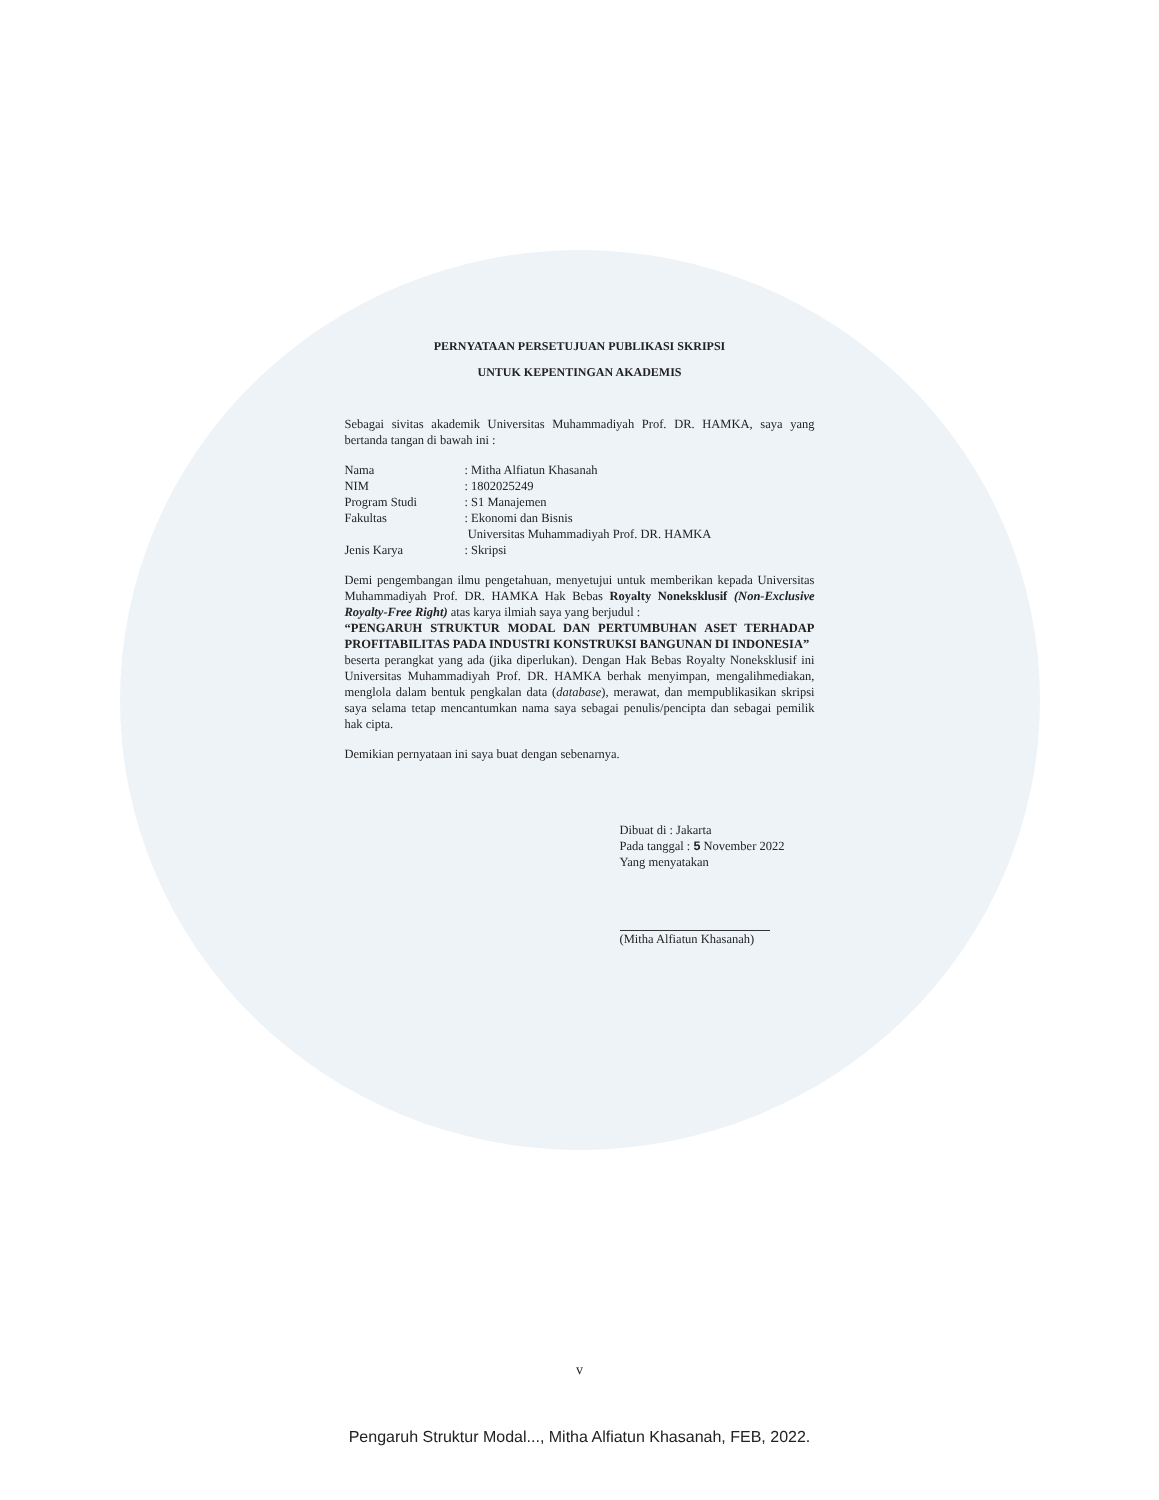PERNYATAAN PERSETUJUAN PUBLIKASI SKRIPSI
UNTUK KEPENTINGAN AKADEMIS
Sebagai sivitas akademik Universitas Muhammadiyah Prof. DR. HAMKA, saya yang bertanda tangan di bawah ini :
Nama: Mitha Alfiatun Khasanah
NIM: 1802025249
Program Studi: S1 Manajemen
Fakultas: Ekonomi dan Bisnis
Universitas Muhammadiyah Prof. DR. HAMKA
Jenis Karya: Skripsi
Demi pengembangan ilmu pengetahuan, menyetujui untuk memberikan kepada Universitas Muhammadiyah Prof. DR. HAMKA Hak Bebas Royalty Noneksklusif (Non-Exclusive Royalty-Free Right) atas karya ilmiah saya yang berjudul :
“PENGARUH STRUKTUR MODAL DAN PERTUMBUHAN ASET TERHADAP PROFITABILITAS PADA INDUSTRI KONSTRUKSI BANGUNAN DI INDONESIA”
beserta perangkat yang ada (jika diperlukan). Dengan Hak Bebas Royalty Noneksklusif ini Universitas Muhammadiyah Prof. DR. HAMKA berhak menyimpan, mengalihmediakan, menglola dalam bentuk pengkalan data (database), merawat, dan mempublikasikan skripsi saya selama tetap mencantumkan nama saya sebagai penulis/pencipta dan sebagai pemilik hak cipta.
Demikian pernyataan ini saya buat dengan sebenarnya.
Dibuat di : Jakarta
Pada tanggal : 5 November 2022
Yang menyatakan
(Mitha Alfiatun Khasanah)
v
Pengaruh Struktur Modal..., Mitha Alfiatun Khasanah, FEB, 2022.